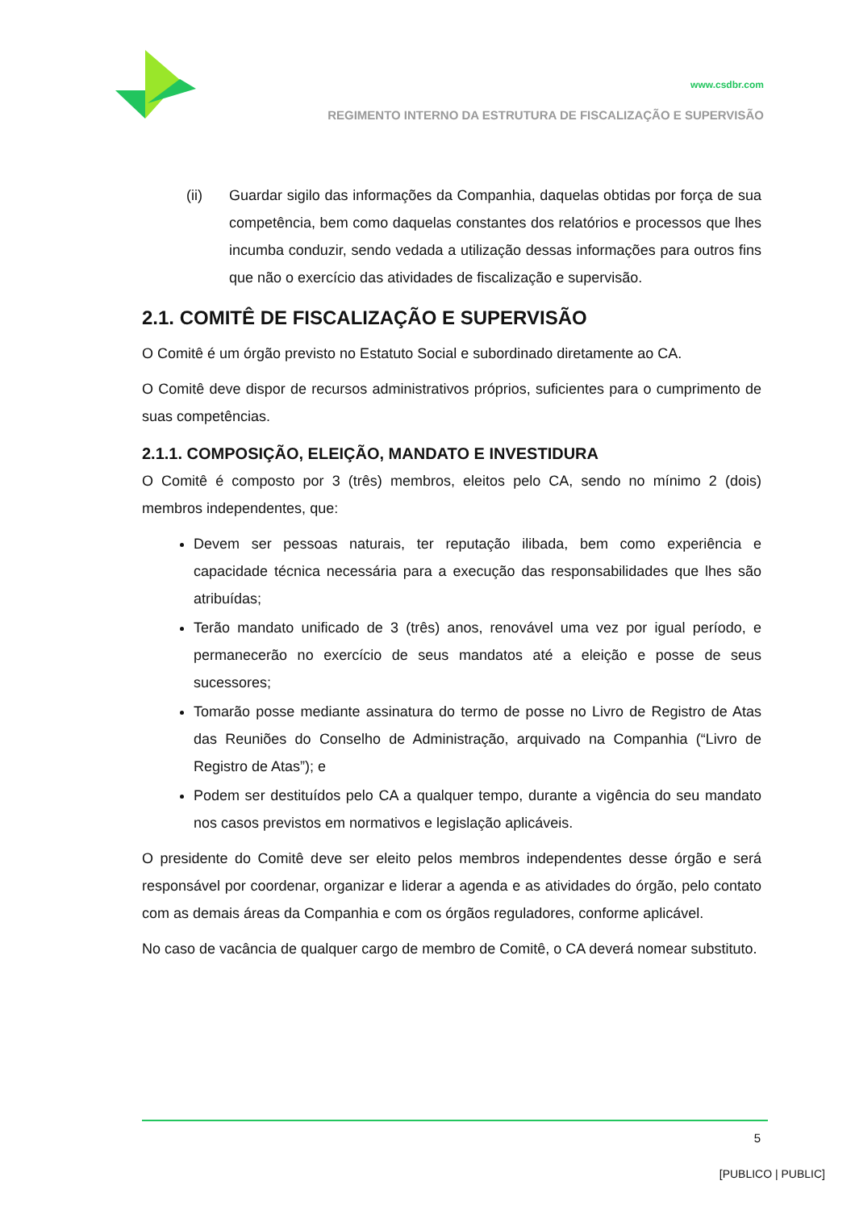www.csdbr.com
REGIMENTO INTERNO DA ESTRUTURA DE FISCALIZAÇÃO E SUPERVISÃO
(ii) Guardar sigilo das informações da Companhia, daquelas obtidas por força de sua competência, bem como daquelas constantes dos relatórios e processos que lhes incumba conduzir, sendo vedada a utilização dessas informações para outros fins que não o exercício das atividades de fiscalização e supervisão.
2.1. COMITÊ DE FISCALIZAÇÃO E SUPERVISÃO
O Comitê é um órgão previsto no Estatuto Social e subordinado diretamente ao CA.
O Comitê deve dispor de recursos administrativos próprios, suficientes para o cumprimento de suas competências.
2.1.1. COMPOSIÇÃO, ELEIÇÃO, MANDATO E INVESTIDURA
O Comitê é composto por 3 (três) membros, eleitos pelo CA, sendo no mínimo 2 (dois) membros independentes, que:
Devem ser pessoas naturais, ter reputação ilibada, bem como experiência e capacidade técnica necessária para a execução das responsabilidades que lhes são atribuídas;
Terão mandato unificado de 3 (três) anos, renovável uma vez por igual período, e permanecerão no exercício de seus mandatos até a eleição e posse de seus sucessores;
Tomarão posse mediante assinatura do termo de posse no Livro de Registro de Atas das Reuniões do Conselho de Administração, arquivado na Companhia (“Livro de Registro de Atas”); e
Podem ser destituídos pelo CA a qualquer tempo, durante a vigência do seu mandato nos casos previstos em normativos e legislação aplicáveis.
O presidente do Comitê deve ser eleito pelos membros independentes desse órgão e será responsável por coordenar, organizar e liderar a agenda e as atividades do órgão, pelo contato com as demais áreas da Companhia e com os órgãos reguladores, conforme aplicável.
No caso de vacância de qualquer cargo de membro de Comitê, o CA deverá nomear substituto.
5
[PUBLICO | PUBLIC]